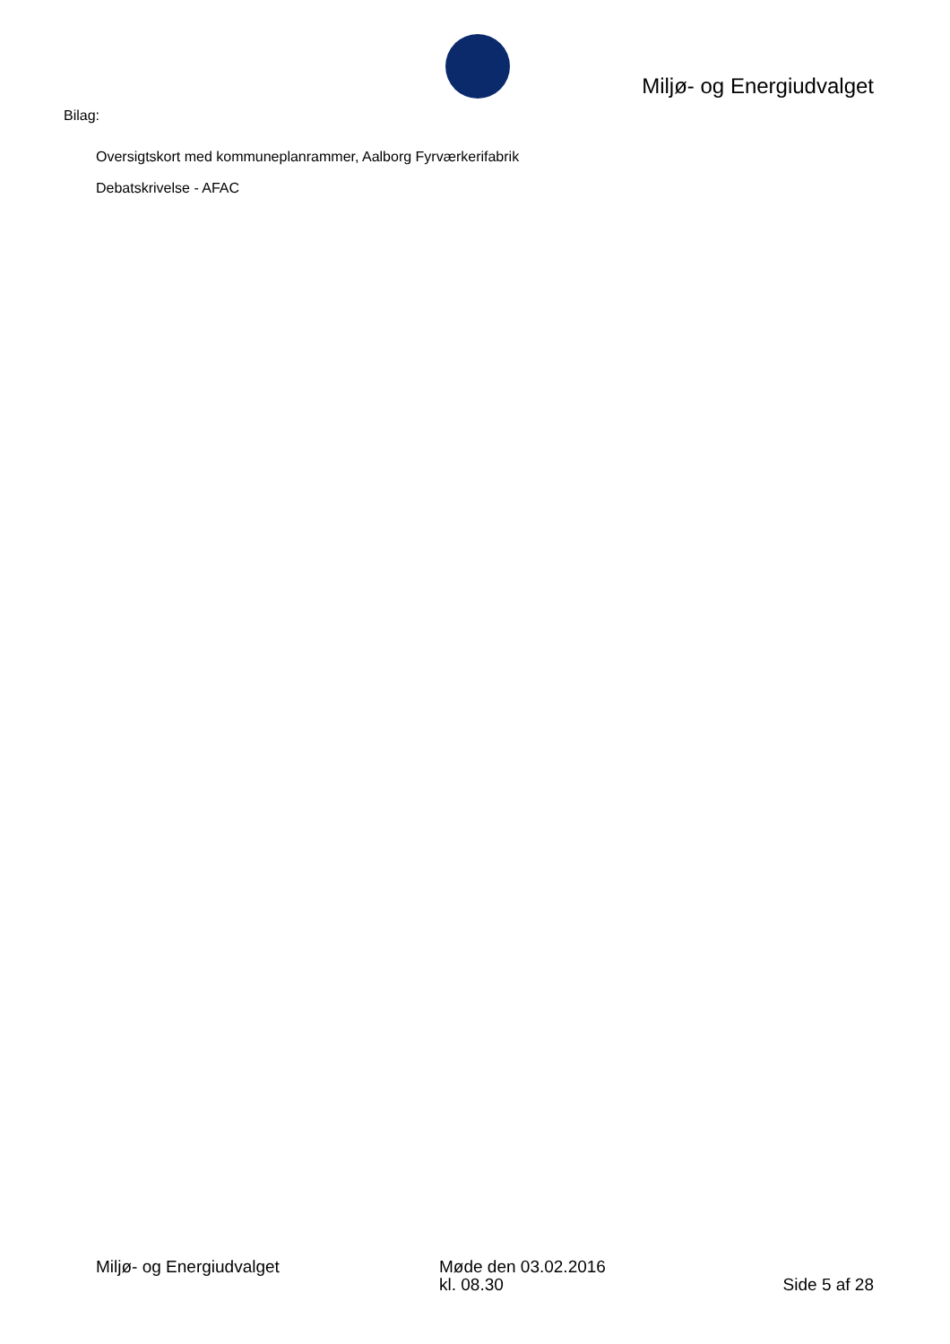Miljø- og Energiudvalget
Bilag:
Oversigtskort med kommuneplanrammer, Aalborg Fyrværkerifabrik
Debatskrivelse - AFAC
Miljø- og Energiudvalget Møde den 03.02.2016
kl. 08.30
Side 5 af 28